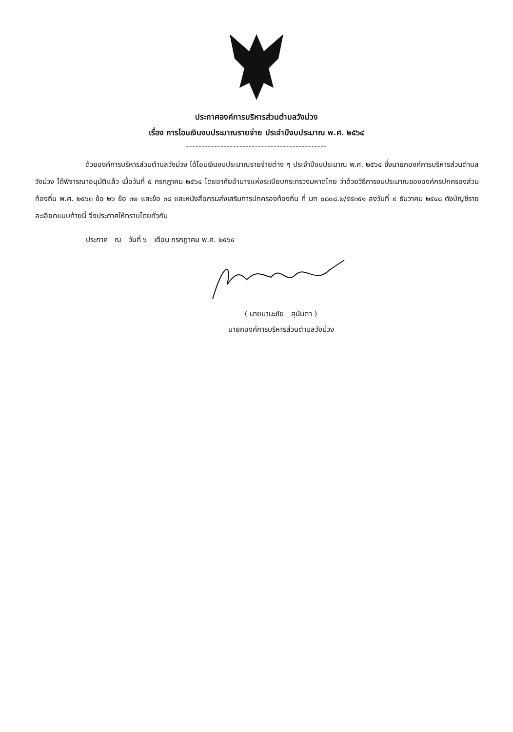ประกาศองค์การบริหารส่วนตำบลวังม่วง
เรื่อง การโอนเงินงบประมาณรายจ่าย ประจำปีงบประมาณ พ.ศ. ๒๕๖๔
---------------------------------------------
ด้วยองค์การบริหารส่วนตำบลวังม่วง ได้โอนเงินงบประมาณรายจ่ายต่าง ๆ ประจำปีงบประมาณ พ.ศ. ๒๕๖๔ ซึ่งนายกองค์การบริหารส่วนตำบลวังม่วง ได้พิจารณาอนุมัติแล้ว เมื่อวันที่ ๕ กรกฎาคม ๒๕๖๔ โดยอาศัยอำนาจแห่งระเบียบกระทรวงมหาดไทย ว่าด้วยวิธีการงบประมาณขององค์กรปกครองส่วนท้องถิ่น พ.ศ. ๒๕๖๓ ข้อ ๒๖ ข้อ ๓๒ และข้อ ๓๘ และหนังสือกรมส่งเสริมการปกครองท้องถิ่น ที่ มท ๐๘๐๘.๒/๕๕๓๕๑ ลงวันที่ ๙ ธันวาคม ๒๕๔๘ ดังบัญชีรายละเอียดแนบท้ายนี้ จึงประกาศให้ทราบโดยทั่วกัน
ประกาศ ณ วันที่ ๖ เดือน กรกฎาคม พ.ศ. ๒๕๖๔
( นายมานะชัย สุนันตา )
นายกองค์การบริหารส่วนตำบลวังม่วง